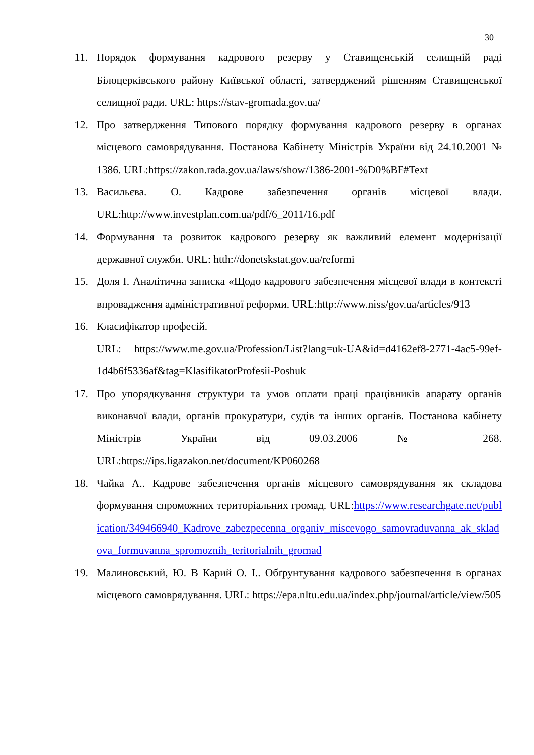30
11. Порядок формування кадрового резерву у Ставищенській селищній раді Білоцерківського району Київської області, затверджений рішенням Ставищенської селищної ради. URL: https://stav-gromada.gov.ua/
12. Про затвердження Типового порядку формування кадрового резерву в органах місцевого самоврядування. Постанова Кабінету Міністрів України від 24.10.2001 № 1386. URL:https://zakon.rada.gov.ua/laws/show/1386-2001-%D0%BF#Text
13. Васильєва. О. Кадрове забезпечення органів місцевої влади. URL:http://www.investplan.com.ua/pdf/6_2011/16.pdf
14. Формування та розвиток кадрового резерву як важливий елемент модернізації державної служби. URL: htth://donetskstat.gov.ua/reformi
15. Доля І. Аналітична записка «Щодо кадрового забезпечення місцевої влади в контексті впровадження адміністративної реформи. URL:http://www.niss/gov.ua/articles/913
16. Класифікатор професій.
URL: https://www.me.gov.ua/Profession/List?lang=uk-UA&id=d4162ef8-2771-4ac5-99ef-1d4b6f5336af&tag=KlasifikatorProfesii-Poshuk
17. Про упорядкування структури та умов оплати праці працівників апарату органів виконавчої влади, органів прокуратури, судів та інших органів. Постанова кабінету Міністрів України від 09.03.2006 № 268. URL:https://ips.ligazakon.net/document/KP060268
18. Чайка А.. Кадрове забезпечення органів місцевого самоврядування як складова формування спроможних територіальних громад. URL:https://www.researchgate.net/publication/349466940_Kadrove_zabezpecenna_organiv_miscevogo_samovraduvanna_ak_skladova_formuvanna_spromoznih_teritorialnih_gromad
19. Малиновський, Ю. В Карий О. І.. Обґрунтування кадрового забезпечення в органах місцевого самоврядування. URL: https://epa.nltu.edu.ua/index.php/journal/article/view/505